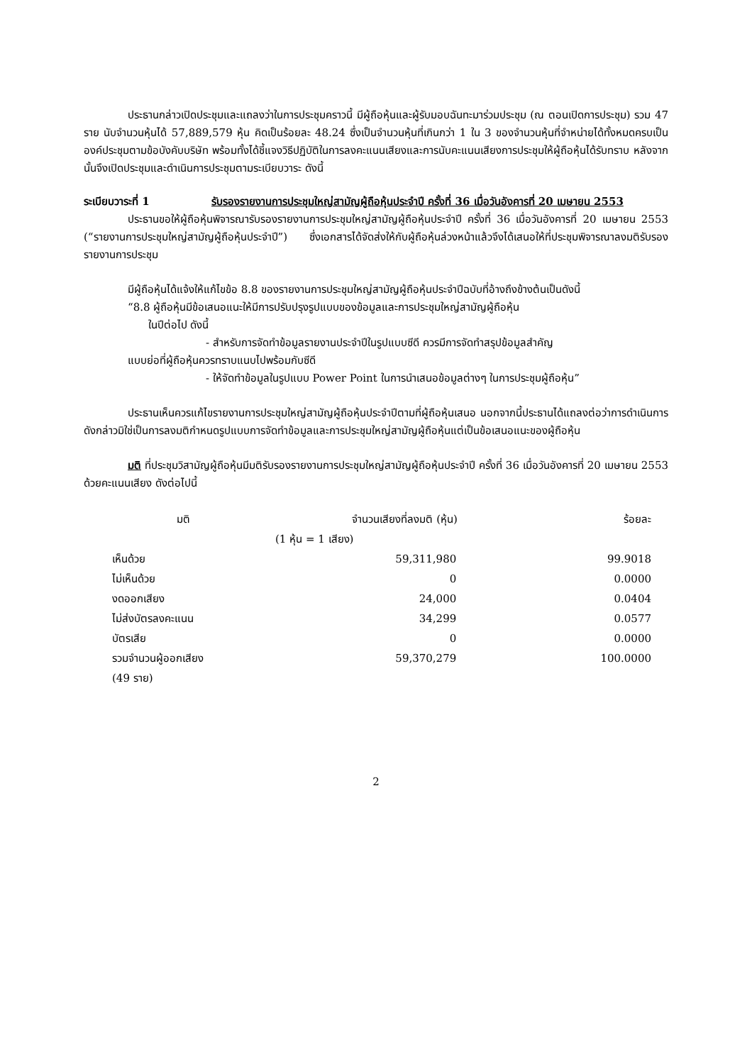ประธานกล่าวเปิดประชุมและแถลงว่าในการประชุมคราวนี้ มีผู้ถือหุ้นและผู้รับมอบฉันทะมาร่วมประชุม (ณ ตอนเปิดการประชุม) รวม 47 ราย นับจำนวนหุ้นได้ 57,889,579 หุ้น คิดเป็นร้อยละ 48.24 ซึ่งเป็นจำนวนหุ้นที่เกินกว่า 1 ใน 3 ของจำนวนหุ้นที่จำหน่ายได้ทั้งหมดครบเป็นองค์ประชุมตามข้อบังคับบริษัท พร้อมทั้งได้ชี้แจงวิธีปฏิบัติในการลงคะแนนเสียงและการนับคะแนนเสียงการประชุมให้ผู้ถือหุ้นได้รับทราบ หลังจากนั้นจึงเปิดประชุมและดำเนินการประชุมตามระเบียบวาระ ดังนี้
ระเบียบวาระที่ 1 รับรองรายงานการประชุมใหญ่สามัญผู้ถือหุ้นประจำปี ครั้งที่ 36 เมื่อวันอังคารที่ 20 เมษายน 2553
ประธานขอให้ผู้ถือหุ้นพิจารณารับรองรายงานการประชุมใหญ่สามัญผู้ถือหุ้นประจำปี ครั้งที่ 36 เมื่อวันอังคารที่ 20 เมษายน 2553 (“รายงานการประชุมใหญ่สามัญผู้ถือหุ้นประจำปี”) ซึ่งเอกสารได้จัดส่งให้กับผู้ถือหุ้นล่วงหน้าแล้วจึงได้เสนอให้ที่ประชุมพิจารณาลงมติรับรองรายงานการประชุม
มีผู้ถือหุ้นได้แจ้งให้แก้ไขข้อ 8.8 ของรายงานการประชุมใหญ่สามัญผู้ถือหุ้นประจำปีฉบับที่อ้างถึงข้างต้นเป็นดังนี้
“8.8 ผู้ถือหุ้นมีข้อเสนอแนะให้มีการปรับปรุงรูปแบบของข้อมูลและการประชุมใหญ่สามัญผู้ถือหุ้น
ในปีต่อไป ดังนี้
- สำหรับการจัดทำข้อมูลรายงานประจำปีในรูปแบบซีดี ควรมีการจัดทำสรุปข้อมูลสำคัญ
แบบย่อที่ผู้ถือหุ้นควรทราบแนบไปพร้อมกับซีดี
- ให้จัดทำข้อมูลในรูปแบบ Power Point ในการนำเสนอข้อมูลต่างๆ ในการประชุมผู้ถือหุ้น”
ประธานเห็นควรแก้ไขรายงานการประชุมใหญ่สามัญผู้ถือหุ้นประจำปีตามที่ผู้ถือหุ้นเสนอ นอกจากนี้ประธานได้แถลงต่อว่าการดำเนินการดังกล่าวมิใช่เป็นการลงมติกำหนดรูปแบบการจัดทำข้อมูลและการประชุมใหญ่สามัญผู้ถือหุ้นแต่เป็นข้อเสนอแนะของผู้ถือหุ้น
มติ ที่ประชุมวิสามัญผู้ถือหุ้นมีมติรับรองรายงานการประชุมใหญ่สามัญผู้ถือหุ้นประจำปี ครั้งที่ 36 เมื่อวันอังคารที่ 20 เมษายน 2553 ด้วยคะแนนเสียง ดังต่อไปนี้
| มติ | จำนวนเสียงที่ลงมติ (หุ้น) | ร้อยละ |
| --- | --- | --- |
| | (1 หุ้น = 1 เสียง) | |
| เห็นด้วย | 59,311,980 | 99.9018 |
| ไม่เห็นด้วย | 0 | 0.0000 |
| งดออกเสียง | 24,000 | 0.0404 |
| ไม่ส่งบัตรลงคะแนน | 34,299 | 0.0577 |
| บัตรเสีย | 0 | 0.0000 |
| รวมจำนวนผู้ออกเสียง | 59,370,279 | 100.0000 |
| (49 ราย) | | |
2